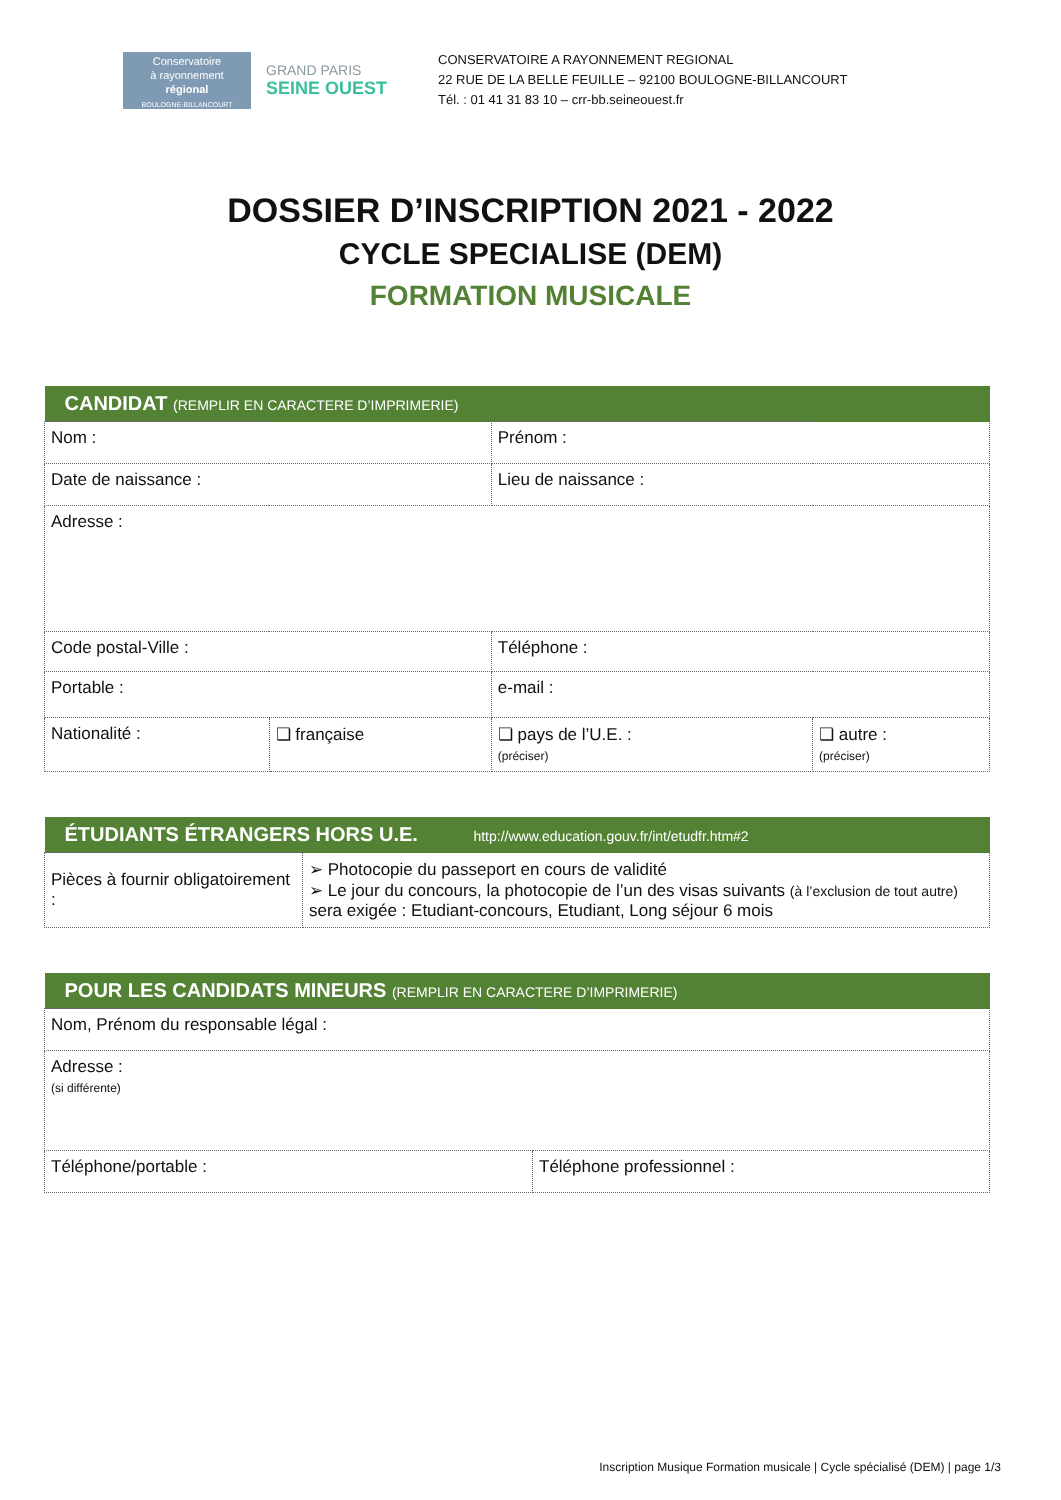Conservatoire
à rayonnement
régional
BOULOGNE-BILLANCOURT
GRAND PARIS
SEINE OUEST
CONSERVATOIRE A RAYONNEMENT REGIONAL
22 RUE DE LA BELLE FEUILLE – 92100 BOULOGNE-BILLANCOURT
Tél. : 01 41 31 83 10 – crr-bb.seineouest.fr
DOSSIER D’INSCRIPTION 2021 - 2022
CYCLE SPECIALISE (DEM)
FORMATION MUSICALE
| CANDIDAT (REMPLIR EN CARACTERE D’IMPRIMERIE) | | | |
| --- | --- | --- | --- |
| Nom : | | Prénom : | |
| Date de naissance : | | Lieu de naissance : | |
| Adresse : | | | |
| Code postal-Ville : | | Téléphone : | |
| Portable : | | e-mail : | |
| Nationalité : | ❏ française | ❏ pays de l’U.E. : (préciser) | ❏ autre : (préciser) |
| ÉTUDIANTS ÉTRANGERS HORS U.E. http://www.education.gouv.fr/int/etudfr.htm#2 | |
| --- | --- |
| Pièces à fournir obligatoirement : | ➢ Photocopie du passeport en cours de validité ➢ Le jour du concours, la photocopie de l’un des visas suivants (à l’exclusion de tout autre) sera exigée : Etudiant-concours, Etudiant, Long séjour 6 mois |
| POUR LES CANDIDATS MINEURS (REMPLIR EN CARACTERE D’IMPRIMERIE) | |
| --- | --- |
| Nom, Prénom du responsable légal : | |
| Adresse : (si différente) | |
| Téléphone/portable : | Téléphone professionnel : |
Inscription Musique Formation musicale | Cycle spécialisé (DEM) | page 1/3